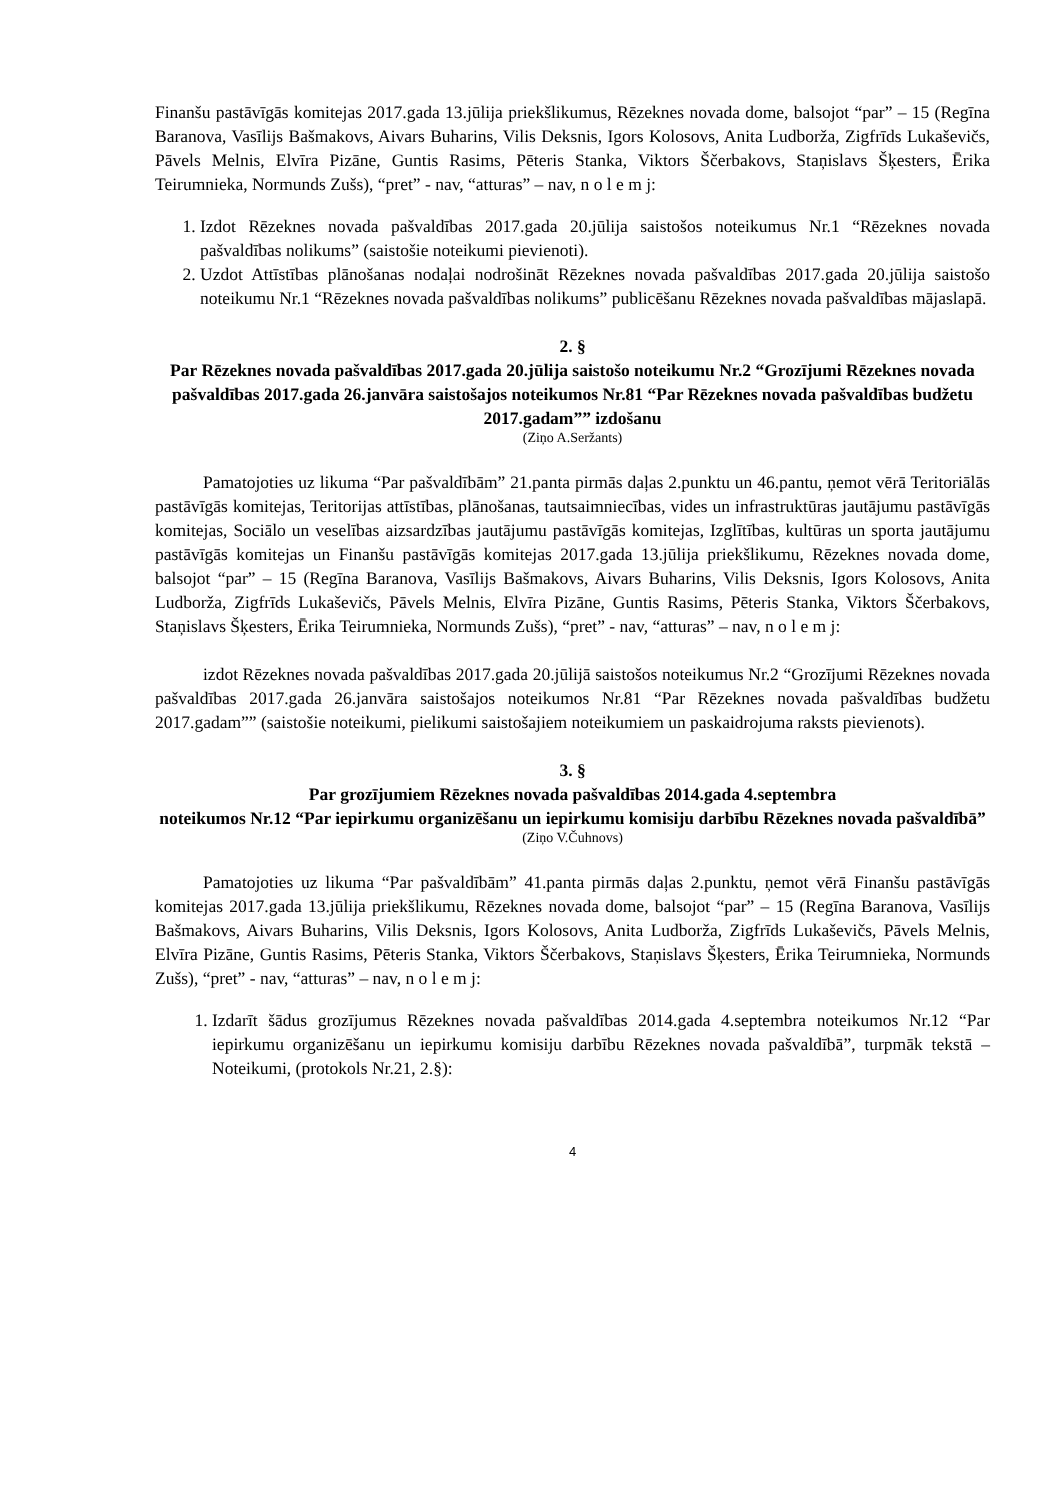Finanšu pastāvīgās komitejas 2017.gada 13.jūlija priekšlikumus, Rēzeknes novada dome, balsojot “par” – 15 (Regīna Baranova, Vasīlijs Bašmakovs, Aivars Buharins, Vilis Deksnis, Igors Kolosovs, Anita Ludborža, Zigfrīds Lukaševičs, Pāvels Melnis, Elvīra Pizāne, Guntis Rasims, Pēteris Stanka, Viktors Ščerbakovs, Staņislavs Šķesters, Ērika Teirumnieka, Normunds Zušs), “pret” - nav, “atturas” – nav, n o l e m j:
1. Izdot Rēzeknes novada pašvaldības 2017.gada 20.jūlija saistošos noteikumus Nr.1 “Rēzeknes novada pašvaldības nolikums” (saistošie noteikumi pievienoti).
2. Uzdot Attīstības plānošanas nodaļai nodrošināt Rēzeknes novada pašvaldības 2017.gada 20.jūlija saistošo noteikumu Nr.1 “Rēzeknes novada pašvaldības nolikums” publicēšanu Rēzeknes novada pašvaldības mājaslapā.
2. §
Par Rēzeknes novada pašvaldības 2017.gada 20.jūlija saistošo noteikumu Nr.2 “Grozījumi Rēzeknes novada pašvaldības 2017.gada 26.janvāra saistošajos noteikumos Nr.81 “Par Rēzeknes novada pašvaldības budžetu 2017.gadam”” izdošanu
(Ziņo A.Seržants)
Pamatojoties uz likuma “Par pašvaldībām” 21.panta pirmās daļas 2.punktu un 46.pantu, ņemot vērā Teritoriālās pastāvīgās komitejas, Teritorijas attīstības, plānošanas, tautsaimniecības, vides un infrastruktūras jautājumu pastāvīgās komitejas, Sociālo un veselības aizsardzības jautājumu pastāvīgās komitejas, Izglītības, kultūras un sporta jautājumu pastāvīgās komitejas un Finanšu pastāvīgās komitejas 2017.gada 13.jūlija priekšlikumu, Rēzeknes novada dome, balsojot “par” – 15 (Regīna Baranova, Vasīlijs Bašmakovs, Aivars Buharins, Vilis Deksnis, Igors Kolosovs, Anita Ludborža, Zigfrīds Lukaševičs, Pāvels Melnis, Elvīra Pizāne, Guntis Rasims, Pēteris Stanka, Viktors Ščerbakovs, Staņislavs Šķesters, Ērika Teirumnieka, Normunds Zušs), “pret” - nav, “atturas” – nav, n o l e m j:
izdot Rēzeknes novada pašvaldības 2017.gada 20.jūlijā saistošos noteikumus Nr.2 “Grozījumi Rēzeknes novada pašvaldības 2017.gada 26.janvāra saistošajos noteikumos Nr.81 “Par Rēzeknes novada pašvaldības budžetu 2017.gadam”” (saistošie noteikumi, pielikumi saistošajiem noteikumiem un paskaidrojuma raksts pievienots).
3. §
Par grozījumiem Rēzeknes novada pašvaldības 2014.gada 4.septembra
noteikumos Nr.12 “Par iepirkumu organizēšanu un iepirkumu komisiju darbību Rēzeknes novada pašvaldībā”
(Ziņo V.Čuhnovs)
Pamatojoties uz likuma “Par pašvaldībām” 41.panta pirmās daļas 2.punktu, ņemot vērā Finanšu pastāvīgās komitejas 2017.gada 13.jūlija priekšlikumu, Rēzeknes novada dome, balsojot “par” – 15 (Regīna Baranova, Vasīlijs Bašmakovs, Aivars Buharins, Vilis Deksnis, Igors Kolosovs, Anita Ludborža, Zigfrīds Lukaševičs, Pāvels Melnis, Elvīra Pizāne, Guntis Rasims, Pēteris Stanka, Viktors Ščerbakovs, Staņislavs Šķesters, Ērika Teirumnieka, Normunds Zušs), “pret” - nav, “atturas” – nav, n o l e m j:
1. Izdarīt šādus grozījumus Rēzeknes novada pašvaldības 2014.gada 4.septembra noteikumos Nr.12 “Par iepirkumu organizēšanu un iepirkumu komisiju darbību Rēzeknes novada pašvaldībā”, turpmāk tekstā – Noteikumi, (protokols Nr.21, 2.§):
4